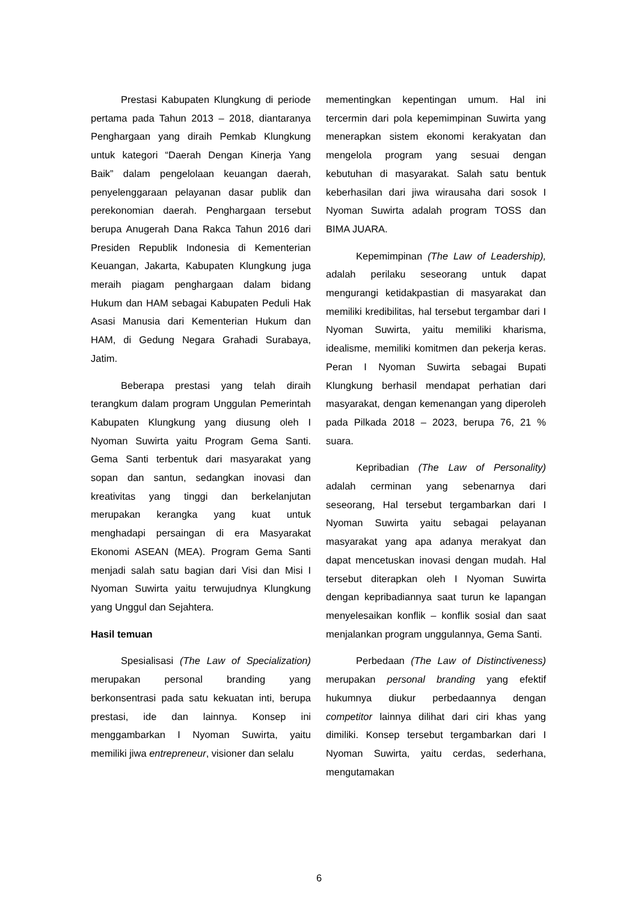Prestasi Kabupaten Klungkung di periode pertama pada Tahun 2013 – 2018, diantaranya Penghargaan yang diraih Pemkab Klungkung untuk kategori “Daerah Dengan Kinerja Yang Baik” dalam pengelolaan keuangan daerah, penyelenggaraan pelayanan dasar publik dan perekonomian daerah. Penghargaan tersebut berupa Anugerah Dana Rakca Tahun 2016 dari Presiden Republik Indonesia di Kementerian Keuangan, Jakarta, Kabupaten Klungkung juga meraih piagam penghargaan dalam bidang Hukum dan HAM sebagai Kabupaten Peduli Hak Asasi Manusia dari Kementerian Hukum dan HAM, di Gedung Negara Grahadi Surabaya, Jatim.
Beberapa prestasi yang telah diraih terangkum dalam program Unggulan Pemerintah Kabupaten Klungkung yang diusung oleh I Nyoman Suwirta yaitu Program Gema Santi. Gema Santi terbentuk dari masyarakat yang sopan dan santun, sedangkan inovasi dan kreativitas yang tinggi dan berkelanjutan merupakan kerangka yang kuat untuk menghadapi persaingan di era Masyarakat Ekonomi ASEAN (MEA). Program Gema Santi menjadi salah satu bagian dari Visi dan Misi I Nyoman Suwirta yaitu terwujudnya Klungkung yang Unggul dan Sejahtera.
Hasil temuan
Spesialisasi (The Law of Specialization) merupakan personal branding yang berkonsentrasi pada satu kekuatan inti, berupa prestasi, ide dan lainnya. Konsep ini menggambarkan I Nyoman Suwirta, yaitu memiliki jiwa entrepreneur, visioner dan selalu
mementingkan kepentingan umum. Hal ini tercermin dari pola kepemimpinan Suwirta yang menerapkan sistem ekonomi kerakyatan dan mengelola program yang sesuai dengan kebutuhan di masyarakat. Salah satu bentuk keberhasilan dari jiwa wirausaha dari sosok I Nyoman Suwirta adalah program TOSS dan BIMA JUARA.
Kepemimpinan (The Law of Leadership), adalah perilaku seseorang untuk dapat mengurangi ketidakpastian di masyarakat dan memiliki kredibilitas, hal tersebut tergambar dari I Nyoman Suwirta, yaitu memiliki kharisma, idealisme, memiliki komitmen dan pekerja keras. Peran I Nyoman Suwirta sebagai Bupati Klungkung berhasil mendapat perhatian dari masyarakat, dengan kemenangan yang diperoleh pada Pilkada 2018 – 2023, berupa 76, 21 % suara.
Kepribadian (The Law of Personality) adalah cerminan yang sebenarnya dari seseorang, Hal tersebut tergambarkan dari I Nyoman Suwirta yaitu sebagai pelayanan masyarakat yang apa adanya merakyat dan dapat mencetuskan inovasi dengan mudah. Hal tersebut diterapkan oleh I Nyoman Suwirta dengan kepribadiannya saat turun ke lapangan menyelesaikan konflik – konflik sosial dan saat menjalankan program unggulannya, Gema Santi.
Perbedaan (The Law of Distinctiveness) merupakan personal branding yang efektif hukumnya diukur perbedaannya dengan competitor lainnya dilihat dari ciri khas yang dimiliki. Konsep tersebut tergambarkan dari I Nyoman Suwirta, yaitu cerdas, sederhana, mengutamakan
6